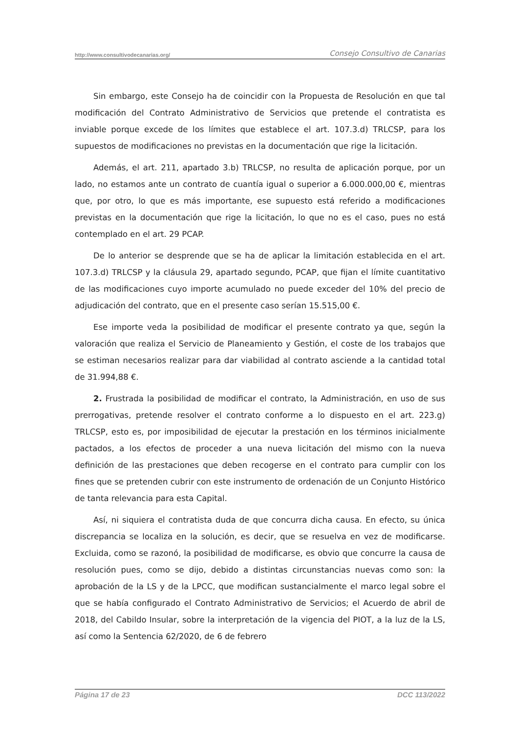http://www.consultivodecanarias.org/ Consejo Consultivo de Canarias
Sin embargo, este Consejo ha de coincidir con la Propuesta de Resolución en que tal modificación del Contrato Administrativo de Servicios que pretende el contratista es inviable porque excede de los límites que establece el art. 107.3.d) TRLCSP, para los supuestos de modificaciones no previstas en la documentación que rige la licitación.
Además, el art. 211, apartado 3.b) TRLCSP, no resulta de aplicación porque, por un lado, no estamos ante un contrato de cuantía igual o superior a 6.000.000,00 €, mientras que, por otro, lo que es más importante, ese supuesto está referido a modificaciones previstas en la documentación que rige la licitación, lo que no es el caso, pues no está contemplado en el art. 29 PCAP.
De lo anterior se desprende que se ha de aplicar la limitación establecida en el art. 107.3.d) TRLCSP y la cláusula 29, apartado segundo, PCAP, que fijan el límite cuantitativo de las modificaciones cuyo importe acumulado no puede exceder del 10% del precio de adjudicación del contrato, que en el presente caso serían 15.515,00 €.
Ese importe veda la posibilidad de modificar el presente contrato ya que, según la valoración que realiza el Servicio de Planeamiento y Gestión, el coste de los trabajos que se estiman necesarios realizar para dar viabilidad al contrato asciende a la cantidad total de 31.994,88 €.
2. Frustrada la posibilidad de modificar el contrato, la Administración, en uso de sus prerrogativas, pretende resolver el contrato conforme a lo dispuesto en el art. 223.g) TRLCSP, esto es, por imposibilidad de ejecutar la prestación en los términos inicialmente pactados, a los efectos de proceder a una nueva licitación del mismo con la nueva definición de las prestaciones que deben recogerse en el contrato para cumplir con los fines que se pretenden cubrir con este instrumento de ordenación de un Conjunto Histórico de tanta relevancia para esta Capital.
Así, ni siquiera el contratista duda de que concurra dicha causa. En efecto, su única discrepancia se localiza en la solución, es decir, que se resuelva en vez de modificarse. Excluida, como se razonó, la posibilidad de modificarse, es obvio que concurre la causa de resolución pues, como se dijo, debido a distintas circunstancias nuevas como son: la aprobación de la LS y de la LPCC, que modifican sustancialmente el marco legal sobre el que se había configurado el Contrato Administrativo de Servicios; el Acuerdo de abril de 2018, del Cabildo Insular, sobre la interpretación de la vigencia del PIOT, a la luz de la LS, así como la Sentencia 62/2020, de 6 de febrero
Página 17 de 23 DCC 113/2022